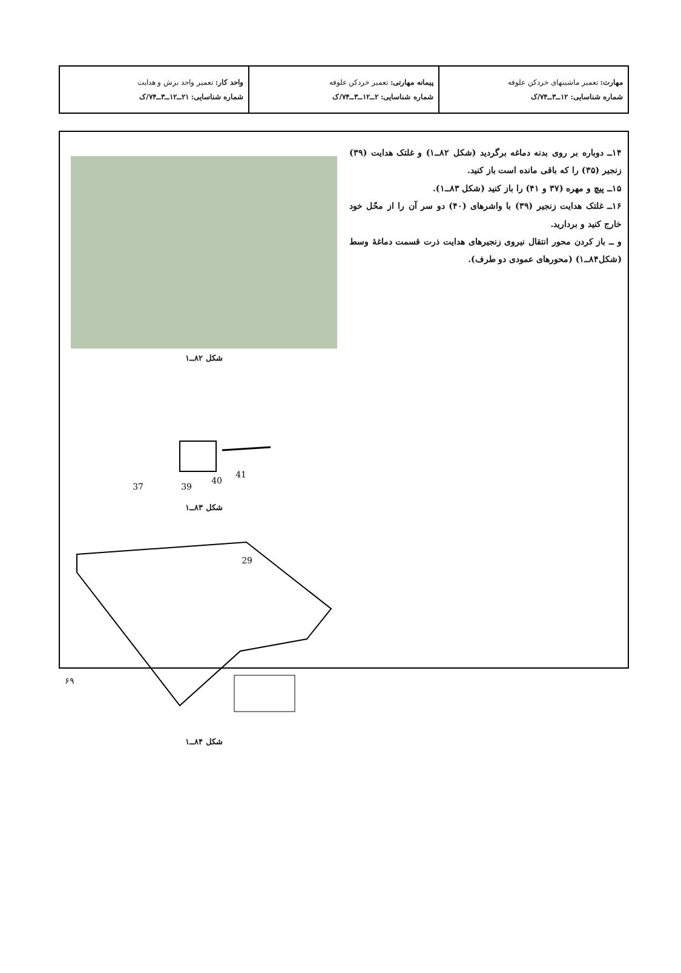| مهارت: تعمیر ماشینهای خردکن علوفه شماره شناسایی: ۱۲ــ۳ــ۷۴/ک | پیمانه مهارتی: تعمیر خردکن علوفه شماره شناسایی: ۲ــ۱۲ــ۳ــ۷۴/ک | واحد کار: تعمیر واحد برش و هدایت شماره شناسایی: ۲۱ــ۱۲ــ۳ــ۷۴/ک |
۱۴ــ دوباره بر روی بدنه دماغه برگردید (شکل ۸۲ــ۱) و غلتک هدایت (۳۹) زنجیر (۳۵) را که باقی مانده است باز کنید.
۱۵ــ پیچ و مهره (۳۷ و ۴۱) را باز کنید (شکل ۸۳ــ۱).
۱۶ــ غلتک هدایت زنجیر (۳۹) با واشرهای (۴۰) دو سر آن را از محّل خود خارج کنید و بردارید.
و ــ باز کردن محور انتقال نیروی زنجیرهای هدایت ذرت قسمت دماغهٔ وسط (شکل۸۴ــ۱) (محورهای عمودی دو طرف).
شکل ۸۲ــ۱
37
39
40
41
شکل ۸۳ــ۱
29
شکل ۸۴ــ۱
۶۹